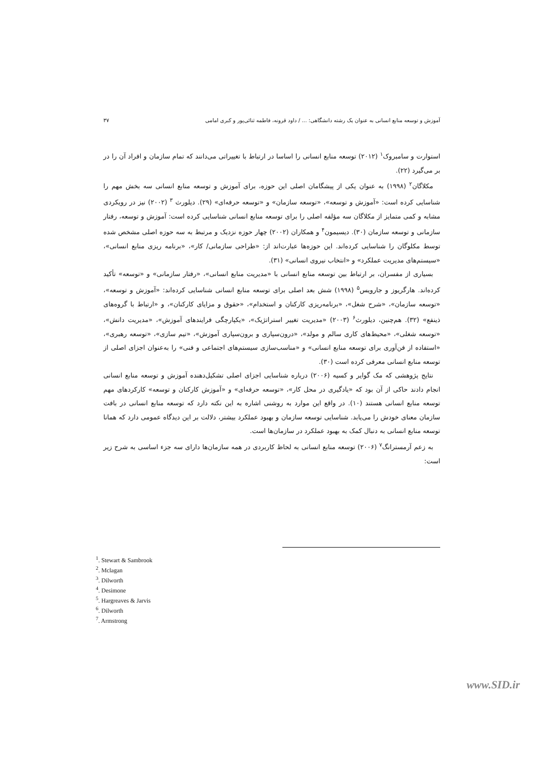آموزش و توسعه منابع انسانی به عنوان یک رشته دانشگاهی: ... / داود قرونه، فاطمه ثنائی‌پور و کبری امامی ۳۷
استوارت و سامبروک<sup>۱</sup> (۲۰۱۲) توسعه منابع انسانی را اساسا در ارتباط با تغییراتی می‌دانند که تمام سازمان و افراد آن را در بر می‌گیرد (۲۲).
مکلاگان<sup>۲</sup> (۱۹۹۸) به عنوان یکی از پیشگامان اصلی این حوزه، برای آموزش و توسعه منابع انسانی سه بخش مهم را شناسایی کرده است: «آموزش و توسعه»، «توسعه سازمان» و «توسعه حرفه‌ای» (۲۹). دیلورث <sup>۳</sup> (۲۰۰۲) نیز در رویکردی مشابه و کمی متمایز از مکلاگان سه مؤلفه اصلی را برای توسعه منابع انسانی شناسایی کرده است: آموزش و توسعه، رفتار سازمانی و توسعه سازمان (۳۰). دیسیمون<sup>۴</sup> و همکاران (۲۰۰۲) چهار حوزه نزدیک و مرتبط به سه حوزه اصلی مشخص شده توسط مکلوگان را شناسایی کرده‌اند. این حوزه‌ها عبارت‌اند از: «طراحی سازمانی/ کار»، «برنامه ریزی منابع انسانی»، «سیستم‌های مدیریت عملکرد» و «انتخاب نیروی انسانی» (۳۱).
بسیاری از مفسران، بر ارتباط بین توسعه منابع انسانی با «مدیریت منابع انسانی»، «رفتار سازمانی» و «توسعه» تأکید کرده‌اند. هارگریوز و جارویس<sup>۵</sup> (۱۹۹۸) شش بعد اصلی برای توسعه منابع انسانی شناسایی کرده‌اند: «آموزش و توسعه»، «توسعه سازمان»، «شرح شغل»، «برنامه‌ریزی کارکنان و استخدام»، «حقوق و مزایای کارکنان»، و «ارتباط با گروه‌های ذینفع» (۳۲). هم‌چنین، دیلورث<sup>۶</sup> (۲۰۰۳) «مدیریت تغییر استراتژیک»، «یکپارچگی فرایندهای آموزش»، «مدیریت دانش»، «توسعه شغلی»، «محیط‌های کاری سالم و مولد»، «درون‌سپاری و برون‌سپاری آموزش»، «تیم سازی»، «توسعه رهبری»، «استفاده از فن‌آوری برای توسعه منابع انسانی» و «مناسب‌سازی سیستم‌های اجتماعی و فنی» را به‌عنوان اجزای اصلی از توسعه منابع انسانی معرفی کرده است (۳۰).
نتایج پژوهشی که مک گوایر و کسیه (۲۰۰۶) درباره شناسایی اجزای اصلی تشکیل‌دهنده آموزش و توسعه منابع انسانی انجام دادند حاکی از آن بود که «یادگیری در محل کار»، «توسعه حرفه‌ای» و «آموزش کارکنان و توسعه» کارکردهای مهم توسعه منابع انسانی هستند (۱۰). در واقع این موارد به روشنی اشاره به این نکته دارد که توسعه منابع انسانی در بافت سازمان معنای خودش را می‌یابد. شناسایی توسعه سازمان و بهبود عملکرد بیشتر، دلالت بر این دیدگاه عمومی دارد که همانا توسعه منابع انسانی به دنبال کمک به بهبود عملکرد در سازمان‌ها است.
به زعم آرمسترانگ<sup>۷</sup> (۲۰۰۶) توسعه منابع انسانی به لحاظ کاربردی در همه سازمان‌ها دارای سه جزء اساسی به شرح زیر است:
<sup>1</sup>. Stewart & Sambrook
<sup>2</sup>. Mclagan
<sup>3</sup>. Dilworth
<sup>4</sup>. Desimone
<sup>5</sup>. Hargreaves & Jarvis
<sup>6</sup>. Dilworth
<sup>7</sup>. Armstrong
www.SID.ir